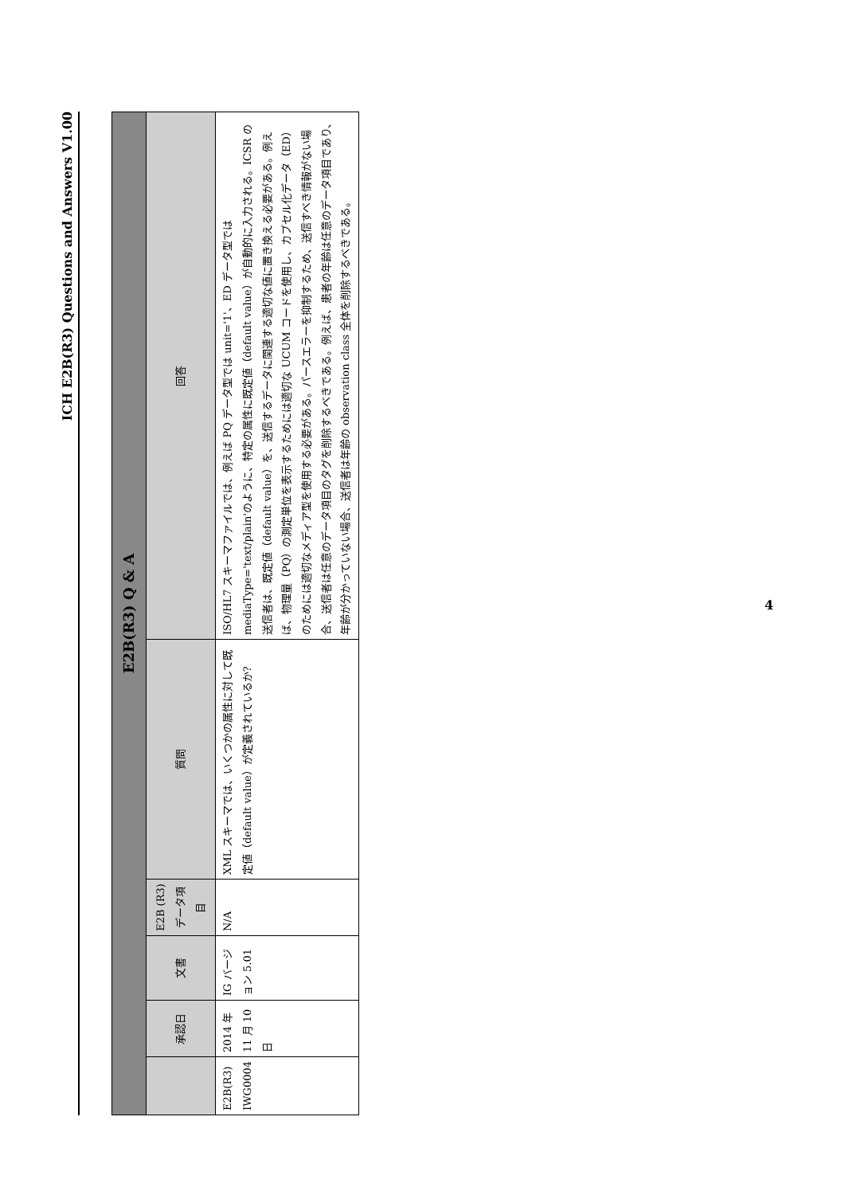ICH E2B(R3) Questions and Answers V1.00
| E2B(R3) Q & A | | | | | |
| --- | --- | --- | --- | --- | --- |
| | 承認日 | 文書 | E2B (R3) データ項目 | 質問 | 回答 |
| E2B(R3) IWG0004 | 2014 年 11 月 10 日 | IG バージョン 5.01 | N/A | XML スキーマでは、いくつかの属性に対して既定値（default value）が定義されているか? | ISO/HL7 スキーマファイルでは、例えば PQ データ型では unit='1'、ED データ型では mediaType='text/plain'のように、特定の属性に既定値（default value）が自動的に入力される。ICSR の送信者は、既定値（default value）を、送信するデータに関連する適切な値に置き換える必要がある。例えば、物理量（PQ）の測定単位を表示するためには適切な UCUM コードを使用し、カプセル化データ（ED）のためには適切なメディア型を使用する必要がある。パースエラーを抑制するため、送信すべき情報がない場合、送信者は任意のデータ項目のタグを削除するべきである。例えば、患者の年齢は任意のデータ項目であり、年齢が分かっていない場合、送信者は年齢の observation class 全体を削除するべきである。 |
4